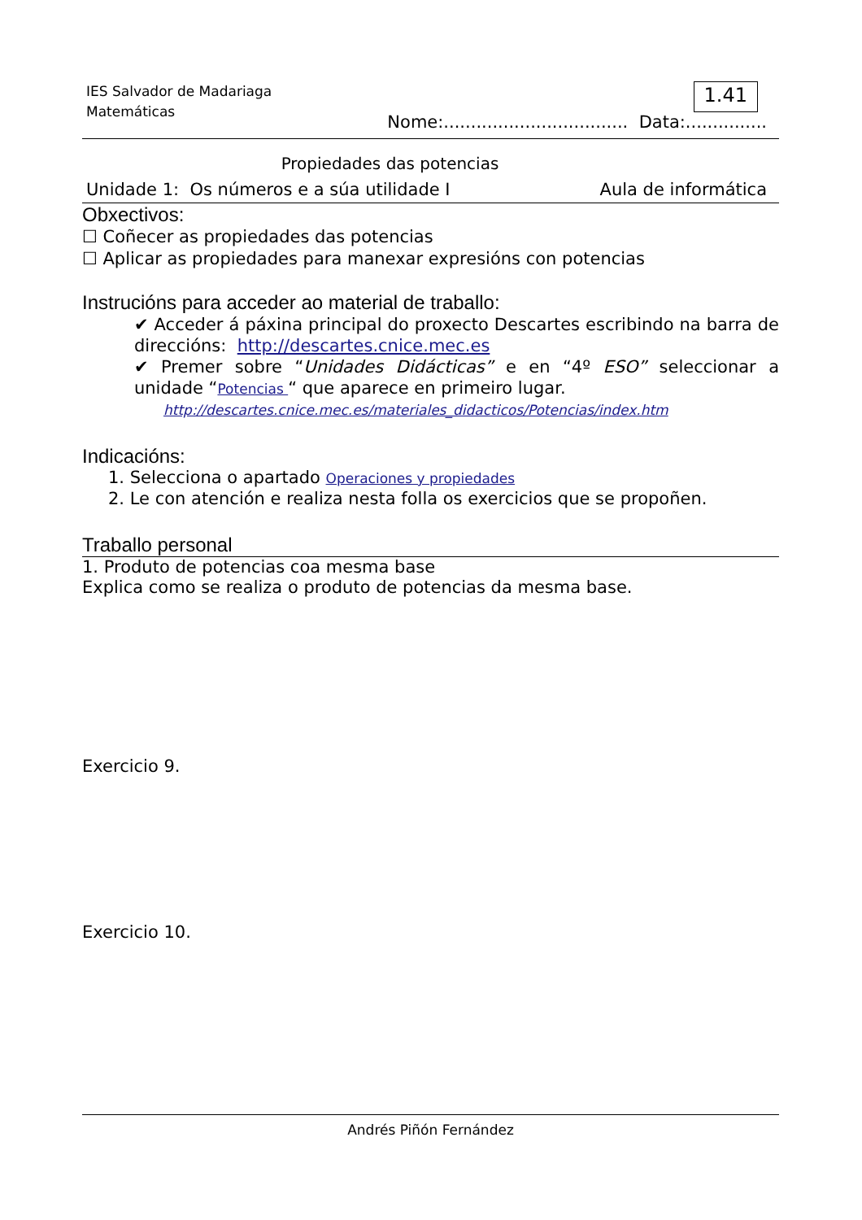IES Salvador de Madariaga
Matemáticas
1.41
Nome:.................................. Data:...............
Propiedades das potencias
Unidade 1: Os números e a súa utilidade I Aula de informática
Obxectivos:
☐ Coñecer as propiedades das potencias
☐ Aplicar as propiedades para manexar expresións con potencias
Instrucións para acceder ao material de traballo:
✔ Acceder á páxina principal do proxecto Descartes escribindo na barra de direccións: http://descartes.cnice.mec.es
✔ Premer sobre “Unidades Didácticas” e en “4º ESO” seleccionar a unidade “Potencias “ que aparece en primeiro lugar.
http://descartes.cnice.mec.es/materiales_didacticos/Potencias/index.htm
Indicacións:
1. Selecciona o apartado Operaciones y propiedades
2. Le con atención e realiza nesta folla os exercicios que se propoñen.
Traballo personal
1. Produto de potencias coa mesma base
Explica como se realiza o produto de potencias da mesma base.
Exercicio 9.
Exercicio 10.
Andrés Piñón Fernández